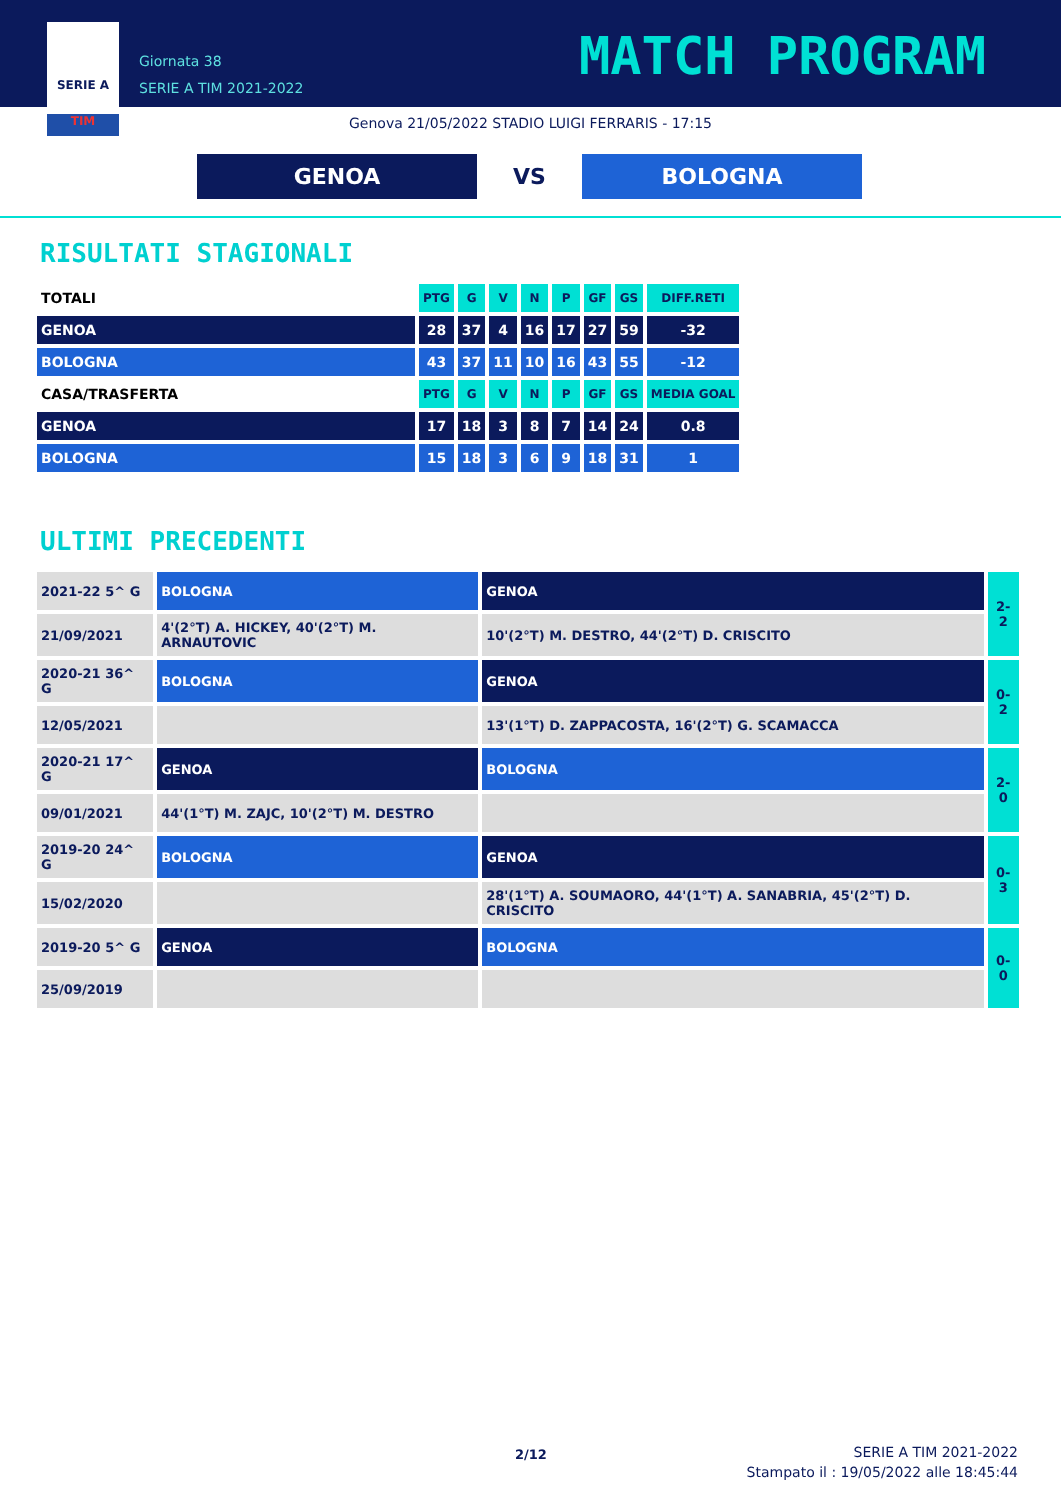SERIE A
TIM
Giornata 38
SERIE A TIM 2021-2022
MATCH PROGRAM
Genova 21/05/2022 STADIO LUIGI FERRARIS - 17:15
GENOA
VS
BOLOGNA
RISULTATI STAGIONALI
| TOTALI | PTG | G | V | N | P | GF | GS | DIFF.RETI |
| --- | --- | --- | --- | --- | --- | --- | --- | --- |
| GENOA | 28 | 37 | 4 | 16 | 17 | 27 | 59 | -32 |
| BOLOGNA | 43 | 37 | 11 | 10 | 16 | 43 | 55 | -12 |
| CASA/TRASFERTA | PTG | G | V | N | P | GF | GS | MEDIA GOAL |
| GENOA | 17 | 18 | 3 | 8 | 7 | 14 | 24 | 0.8 |
| BOLOGNA | 15 | 18 | 3 | 6 | 9 | 18 | 31 | 1 |
ULTIMI PRECEDENTI
| 2021-22 5^ G | BOLOGNA | GENOA | 2-2 |
| 21/09/2021 | 4'(2°T) A. HICKEY, 40'(2°T) M. ARNAUTOVIC | 10'(2°T) M. DESTRO, 44'(2°T) D. CRISCITO | |
| 2020-21 36^ G | BOLOGNA | GENOA | 0-2 |
| 12/05/2021 | | 13'(1°T) D. ZAPPACOSTA, 16'(2°T) G. SCAMACCA | |
| 2020-21 17^ G | GENOA | BOLOGNA | 2-0 |
| 09/01/2021 | 44'(1°T) M. ZAJC, 10'(2°T) M. DESTRO | | |
| 2019-20 24^ G | BOLOGNA | GENOA | 0-3 |
| 15/02/2020 | | 28'(1°T) A. SOUMAORO, 44'(1°T) A. SANABRIA, 45'(2°T) D. CRISCITO | |
| 2019-20 5^ G | GENOA | BOLOGNA | 0-0 |
| 25/09/2019 | | | |
2/12
SERIE A TIM 2021-2022
Stampato il : 19/05/2022 alle 18:45:44